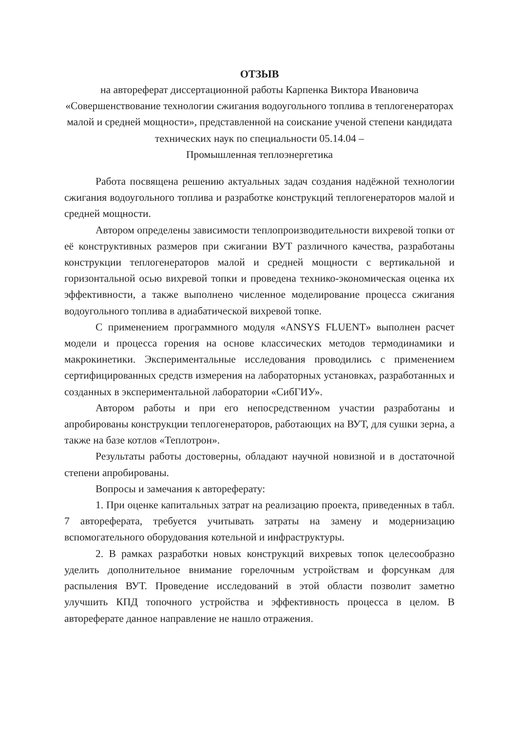ОТЗЫВ
на автореферат диссертационной работы Карпенка Виктора Ивановича
«Совершенствование технологии сжигания водоугольного топлива в теплогенераторах малой и средней мощности», представленной на соискание ученой степени кандидата технических наук по специальности 05.14.04 –
Промышленная теплоэнергетика
Работа посвящена решению актуальных задач создания надёжной технологии сжигания водоугольного топлива и разработке конструкций теплогенераторов малой и средней мощности.
Автором определены зависимости теплопроизводительности вихревой топки от её конструктивных размеров при сжигании ВУТ различного качества, разработаны конструкции теплогенераторов малой и средней мощности с вертикальной и горизонтальной осью вихревой топки и проведена технико-экономическая оценка их эффективности, а также выполнено численное моделирование процесса сжигания водоугольного топлива в адиабатической вихревой топке.
С применением программного модуля «ANSYS FLUENT» выполнен расчет модели и процесса горения на основе классических методов термодинамики и макрокинетики. Экспериментальные исследования проводились с применением сертифицированных средств измерения на лабораторных установках, разработанных и созданных в экспериментальной лаборатории «СибГИУ».
Автором работы и при его непосредственном участии разработаны и апробированы конструкции теплогенераторов, работающих на ВУТ, для сушки зерна, а также на базе котлов «Теплотрон».
Результаты работы достоверны, обладают научной новизной и в достаточной степени апробированы.
Вопросы и замечания к автореферату:
1. При оценке капитальных затрат на реализацию проекта, приведенных в табл. 7 автореферата, требуется учитывать затраты на замену и модернизацию вспомогательного оборудования котельной и инфраструктуры.
2. В рамках разработки новых конструкций вихревых топок целесообразно уделить дополнительное внимание горелочным устройствам и форсункам для распыления ВУТ. Проведение исследований в этой области позволит заметно улучшить КПД топочного устройства и эффективность процесса в целом. В автореферате данное направление не нашло отражения.